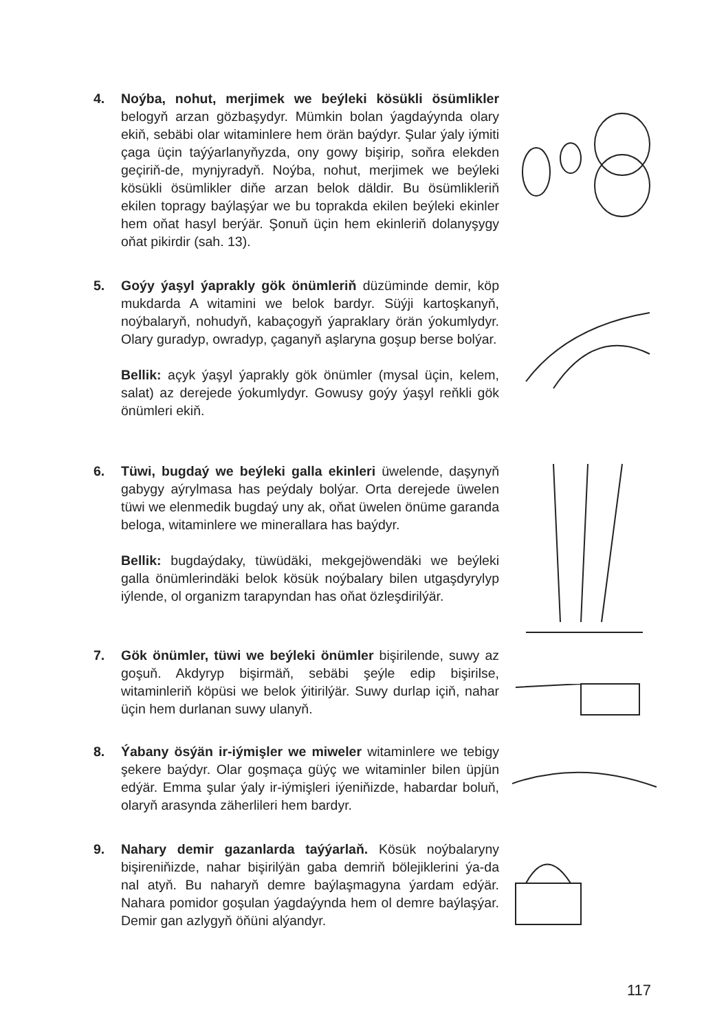4. Noýba, nohut, merjimek we beýleki kösükli ösümlikler belogyň arzan gözbaşydyr. Mümkin bolan ýagdaýynda olary ekiň, sebäbi olar witaminlere hem örän baýdyr. Şular ýaly iýmiti çaga üçin taýýarlanyňyzda, ony gowy bişirip, soňra elekden geçiriň-de, mynjyradyň. Noýba, nohut, merjimek we beýleki kösükli ösümlikler diňe arzan belok däldir. Bu ösümlikleriň ekilen topragy baýlaşýar we bu toprakda ekilen beýleki ekinler hem oňat hasyl berýär. Şonuň üçin hem ekinleriň dolanyşygy oňat pikirdir (sah. 13).
5. Goýy ýaşyl ýaprakly gök önümleriň düzüminde demir, köp mukdarda A witamini we belok bardyr. Süýji kartoşkanyň, noýbalaryň, nohudyň, kabaçogyň ýapraklary örän ýokumlydyr. Olary guradyp, owradyp, çaganyň aşlaryna goşup berse bolýar.
Bellik: açyk ýaşyl ýaprakly gök önümler (mysal üçin, kelem, salat) az derejede ýokumlydyr. Gowusy goýy ýaşyl reňkli gök önümleri ekiň.
6. Tüwi, bugdaý we beýleki galla ekinleri üwelende, daşynyň gabygy aýrylmasa has peýdaly bolýar. Orta derejede üwelen tüwi we elenmedik bugdaý uny ak, oňat üwelen önüme garanda beloga, witaminlere we minerallara has baýdyr.
Bellik: bugdaýdaky, tüwüdäki, mekgejöwendäki we beýleki galla önümlerindäki belok kösük noýbalary bilen utgaşdyrylyp iýlende, ol organizm tarapyndan has oňat özleşdirilýär.
7. Gök önümler, tüwi we beýleki önümler bişirilende, suwy az goşuň. Akdyryp bişirmäň, sebäbi şeýle edip bişirilse, witaminleriň köpüsi we belok ýitirilýär. Suwy durlap içiň, nahar üçin hem durlanan suwy ulanyň.
8. Ýabany ösýän ir-iýmişler we miweler witaminlere we tebigy şekere baýdyr. Olar goşmaça güýç we witaminler bilen üpjün edýär. Emma şular ýaly ir-iýmişleri iýeniňizde, habardar boluň, olaryň arasynda zäherlileri hem bardyr.
9. Nahary demir gazanlarda taýýarlaň. Kösük noýbalaryny bişireniňizde, nahar bişirilýän gaba demriň bölejiklerini ýa-da nal atyň. Bu naharyň demre baýlaşmagyna ýardam edýär. Nahara pomidor goşulan ýagdaýynda hem ol demre baýlaşýar. Demir gan azlygyň öňüni alýandyr.
117